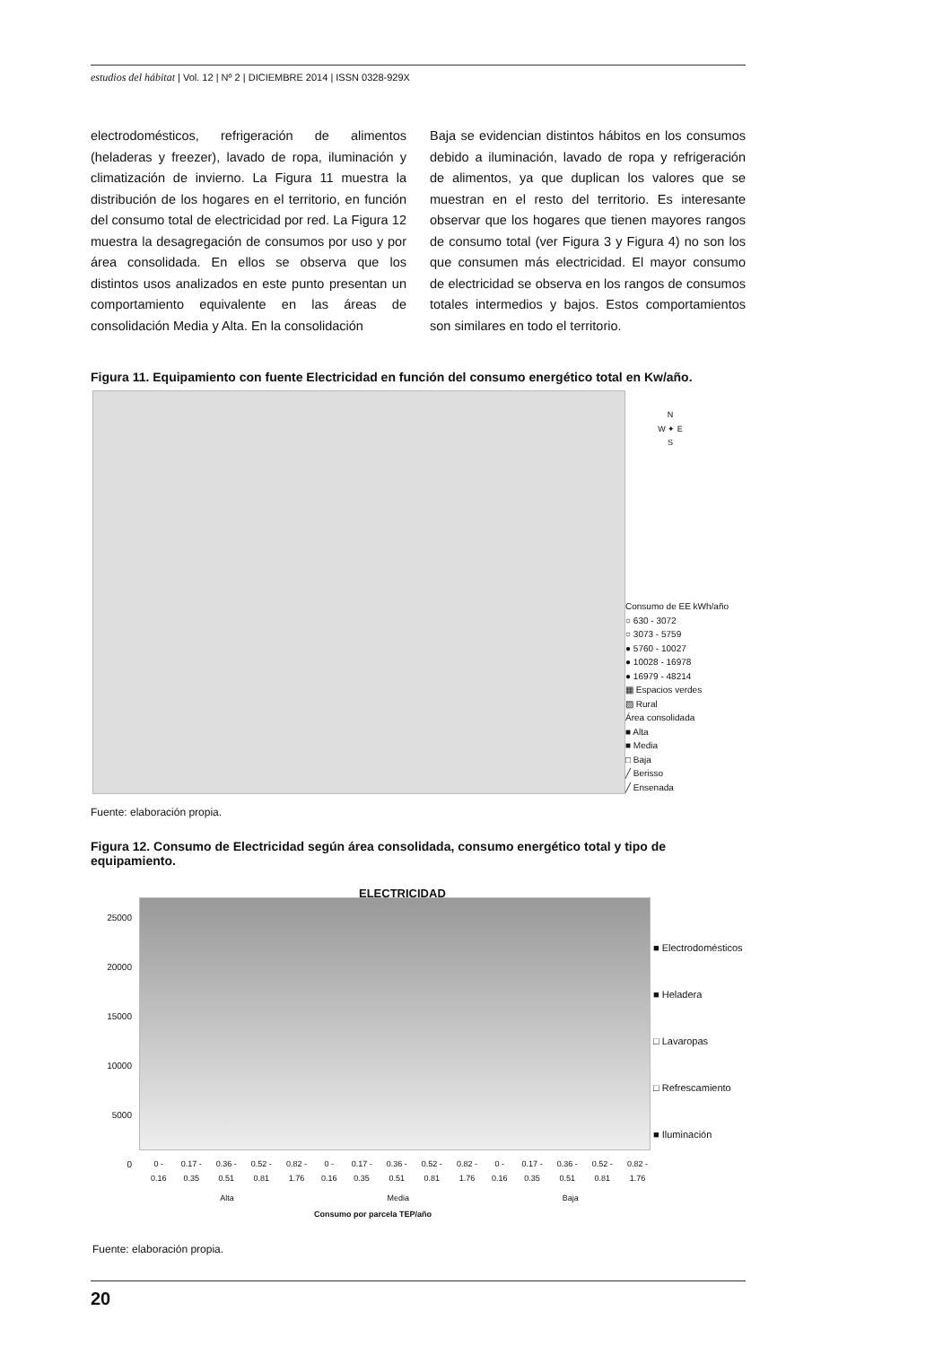estudios del hábitat | Vol. 12 | Nº 2 | DICIEMBRE 2014 | ISSN 0328-929X
electrodomésticos, refrigeración de alimentos (heladeras y freezer), lavado de ropa, iluminación y climatización de invierno. La Figura 11 muestra la distribución de los hogares en el territorio, en función del consumo total de electricidad por red. La Figura 12 muestra la desagregación de consumos por uso y por área consolidada. En ellos se observa que los distintos usos analizados en este punto presentan un comportamiento equivalente en las áreas de consolidación Media y Alta. En la consolidación
Baja se evidencian distintos hábitos en los consumos debido a iluminación, lavado de ropa y refrigeración de alimentos, ya que duplican los valores que se muestran en el resto del territorio. Es interesante observar que los hogares que tienen mayores rangos de consumo total (ver Figura 3 y Figura 4) no son los que consumen más electricidad. El mayor consumo de electricidad se observa en los rangos de consumos totales intermedios y bajos. Estos comportamientos son similares en todo el territorio.
Figura 11. Equipamiento con fuente Electricidad en función del consumo energético total en Kw/año.
N
W ✦ E
S
Consumo de EE kWh/año
○ 630 - 3072
○ 3073 - 5759
● 5760 - 10027
● 10028 - 16978
● 16979 - 48214
▦ Espacios verdes
▨ Rural
Área consolidada
■ Alta
■ Media
□ Baja
╱ Berisso
╱ Ensenada
Fuente: elaboración propia.
Figura 12. Consumo de Electricidad según área consolidada, consumo energético total y tipo de equipamiento.
ELECTRICIDAD
25000
20000
15000
10000
5000
0
■ Electrodomésticos
■ Heladera
□ Lavaropas
□ Refrescamiento
■ Iluminación
0 -
0.16 0.17 -
0.35 0.36 -
0.51 0.52 -
0.81 0.82 -
1.76 0 -
0.16 0.17 -
0.35 0.36 -
0.51 0.52 -
0.81 0.82 -
1.76 0 -
0.16 0.17 -
0.35 0.36 -
0.51 0.52 -
0.81 0.82 -
1.76
Alta Media Baja
Consumo por parcela TEP/año
Fuente: elaboración propia.
20